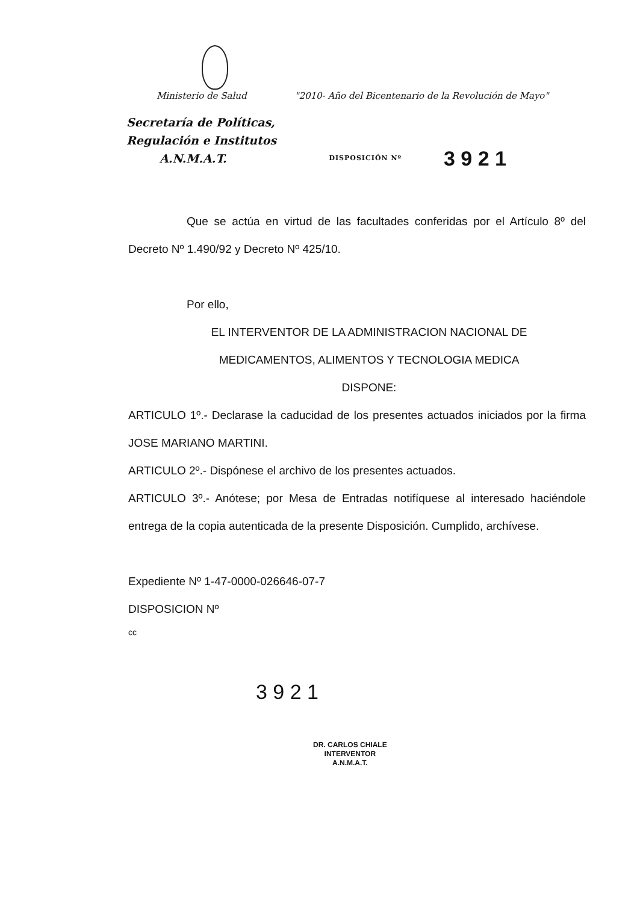Ministerio de Salud "2010- Año del Bicentenario de la Revolución de Mayo"
Secretaría de Políticas,
Regulación e Institutos
A.N.M.A.T. DISPOSICIÓN Nº 3 9 2 1
Que se actúa en virtud de las facultades conferidas por el Artículo 8º del Decreto Nº 1.490/92 y Decreto Nº 425/10.
Por ello,
EL INTERVENTOR DE LA ADMINISTRACION NACIONAL DE
MEDICAMENTOS, ALIMENTOS Y TECNOLOGIA MEDICA
DISPONE:
ARTICULO 1º.- Declarase la caducidad de los presentes actuados iniciados por la firma JOSE MARIANO MARTINI.
ARTICULO 2º.- Dispónese el archivo de los presentes actuados.
ARTICULO 3º.- Anótese; por Mesa de Entradas notifíquese al interesado haciéndole entrega de la copia autenticada de la presente Disposición. Cumplido, archívese.
Expediente Nº 1-47-0000-026646-07-7
DISPOSICION Nº
cc
3 9 2 1
DR. CARLOS CHIALE
INTERVENTOR
A.N.M.A.T.